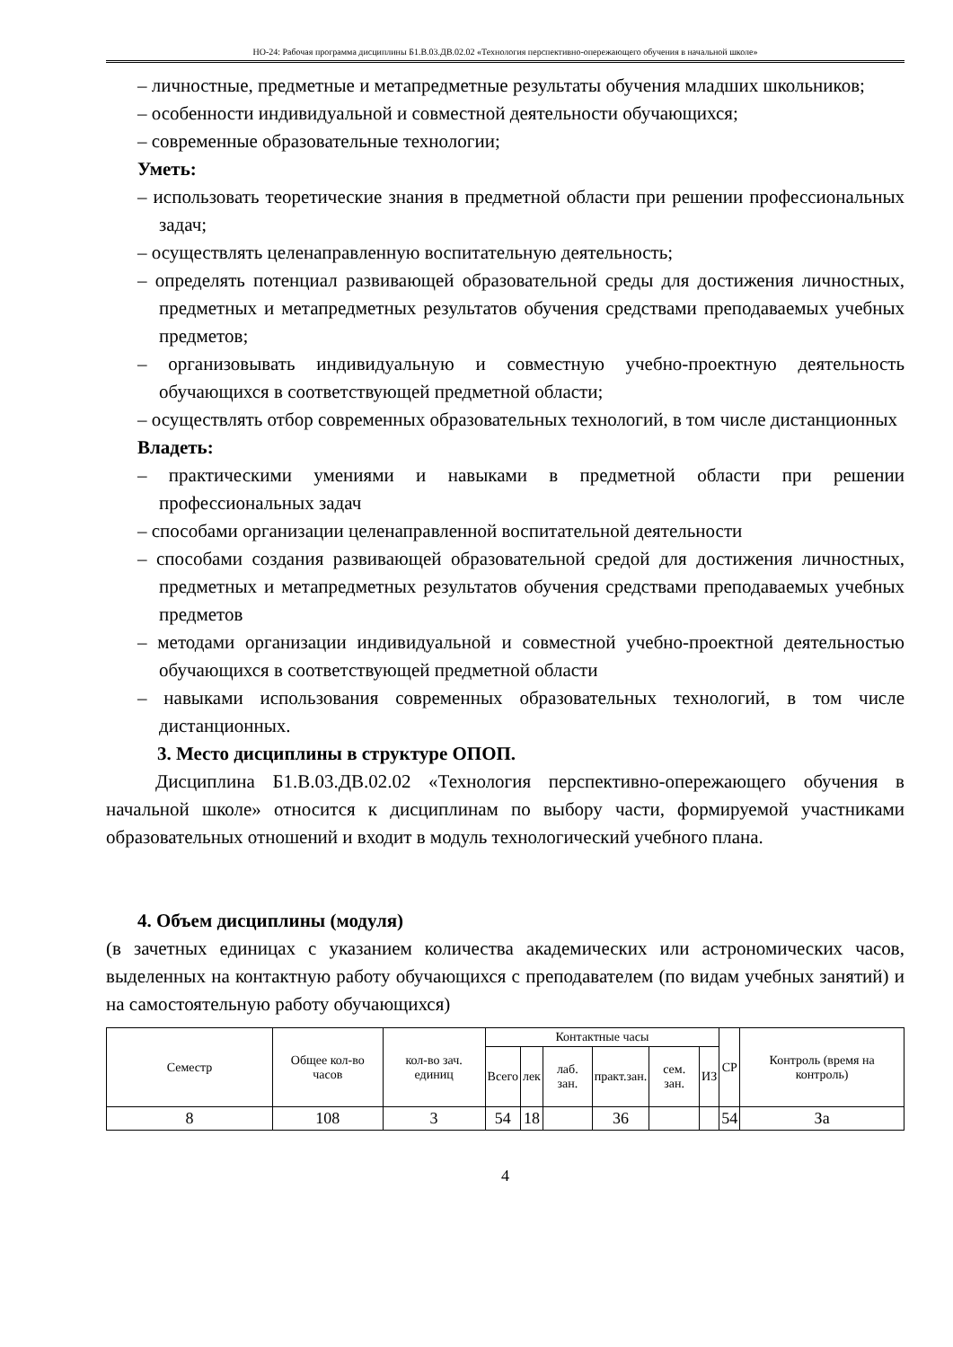НО-24: Рабочая программа дисциплины Б1.В.03.ДВ.02.02 «Технология перспективно-опережающего обучения в начальной школе»
– личностные, предметные и метапредметные результаты обучения младших школьников;
– особенности индивидуальной и совместной деятельности обучающихся;
– современные образовательные технологии;
Уметь:
– использовать теоретические знания в предметной области при решении профессиональных задач;
– осуществлять целенаправленную воспитательную деятельность;
– определять потенциал развивающей образовательной среды для достижения личностных, предметных и метапредметных результатов обучения средствами преподаваемых учебных предметов;
– организовывать индивидуальную и совместную учебно-проектную деятельность обучающихся в соответствующей предметной области;
– осуществлять отбор современных образовательных технологий, в том числе дистанционных
Владеть:
– практическими умениями и навыками в предметной области при решении профессиональных задач
– способами организации целенаправленной воспитательной деятельности
– способами создания развивающей образовательной средой для достижения личностных, предметных и метапредметных результатов обучения средствами преподаваемых учебных предметов
– методами организации индивидуальной и совместной учебно-проектной деятельностью обучающихся в соответствующей предметной области
– навыками использования современных образовательных технологий, в том числе дистанционных.
3. Место дисциплины в структуре ОПОП.
Дисциплина Б1.В.03.ДВ.02.02 «Технология перспективно-опережающего обучения в начальной школе» относится к дисциплинам по выбору части, формируемой участниками образовательных отношений и входит в модуль технологический учебного плана.
4. Объем дисциплины (модуля)
(в зачетных единицах с указанием количества академических или астрономических часов, выделенных на контактную работу обучающихся с преподавателем (по видам учебных занятий) и на самостоятельную работу обучающихся)
| Семестр | Общее кол-во часов | кол-во зач. единиц | Контактные часы | | | | | | СР | Контроль (время на контроль) |
| --- | --- | --- | --- | --- | --- | --- | --- | --- | --- | --- |
| | | | Всего | лек | лаб. зан. | практ.зан. | сем. зан. | ИЗ | | |
| 8 | 108 | 3 | 54 | 18 | | 36 | | | 54 | За |
4